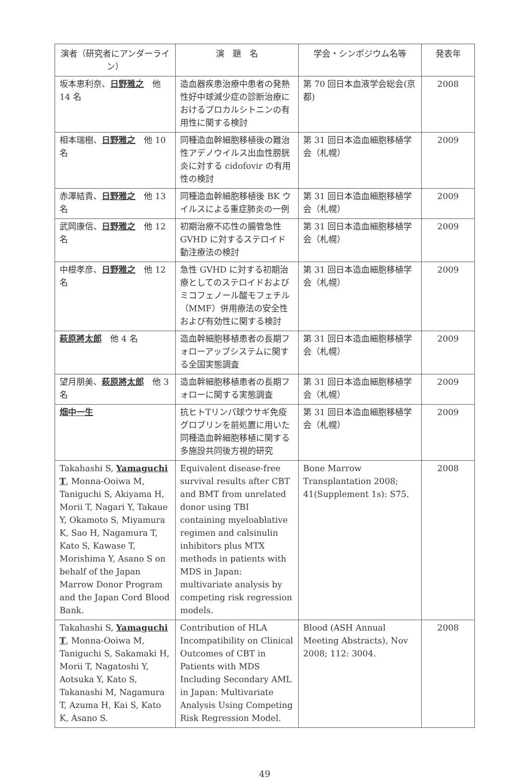| 演者（研究者にアンダーライン） | 演 題 名 | 学会・シンポジウム名等 | 発表年 |
| --- | --- | --- | --- |
| 坂本恵利奈、 日野雅之 他 14 名 | 造血器疾患治療中患者の発熱性好中球減少症の診断治療におけるプロカルシトニンの有用性に関する検討 | 第 70 回日本血液学会総会(京都) | 2008 |
| 相本瑞樹、 日野雅之 他 10 名 | 同種造血幹細胞移植後の難治性アデノウイルス出血性膀胱炎に対する cidofovir の有用性の検討 | 第 31 回日本造血細胞移植学会（札幌） | 2009 |
| 赤澤結貴、 日野雅之 他 13 名 | 同種造血幹細胞移植後 BK ウイルスによる重症肺炎の一例 | 第 31 回日本造血細胞移植学会（札幌） | 2009 |
| 武岡康信、 日野雅之 他 12 名 | 初期治療不応性の腸管急性 GVHD に対するステロイド動注療法の検討 | 第 31 回日本造血細胞移植学会（札幌） | 2009 |
| 中根孝彦、 日野雅之 他 12 名 | 急性 GVHD に対する初期治療としてのステロイドおよびミコフェノール酸モフェチル（MMF）併用療法の安全性および有効性に関する検討 | 第 31 回日本造血細胞移植学会（札幌） | 2009 |
| 萩原將太郎 他 4 名 | 造血幹細胞移植患者の長期フォローアップシステムに関する全国実態調査 | 第 31 回日本造血細胞移植学会（札幌） | 2009 |
| 望月朋美、 萩原將太郎 他 3 名 | 造血幹細胞移植患者の長期フォローに関する実態調査 | 第 31 回日本造血細胞移植学会（札幌） | 2009 |
| 畑中一生 | 抗ヒトTリンパ球ウサギ免疫グロブリンを前処置に用いた同種造血幹細胞移植に関する多施設共同後方視的研究 | 第 31 回日本造血細胞移植学会（札幌） | 2009 |
| Takahashi S, Yamaguchi T , Monna-Ooiwa M, Taniguchi S, Akiyama H, Morii T, Nagari Y, Takaue Y, Okamoto S, Miyamura K, Sao H, Nagamura T, Kato S, Kawase T, Morishima Y, Asano S on behalf of the Japan Marrow Donor Program and the Japan Cord Blood Bank. | Equivalent disease-free survival results after CBT and BMT from unrelated donor using TBI containing myeloablative regimen and calsinulin inhibitors plus MTX methods in patients with MDS in Japan: multivariate analysis by competing risk regression models. | Bone Marrow Transplantation 2008; 41(Supplement 1s): S75. | 2008 |
| Takahashi S, Yamaguchi T , Monna-Ooiwa M, Taniguchi S, Sakamaki H, Morii T, Nagatoshi Y, Aotsuka Y, Kato S, Takanashi M, Nagamura T, Azuma H, Kai S, Kato K, Asano S. | Contribution of HLA Incompatibility on Clinical Outcomes of CBT in Patients with MDS Including Secondary AML in Japan: Multivariate Analysis Using Competing Risk Regression Model. | Blood (ASH Annual Meeting Abstracts), Nov 2008; 112: 3004. | 2008 |
49